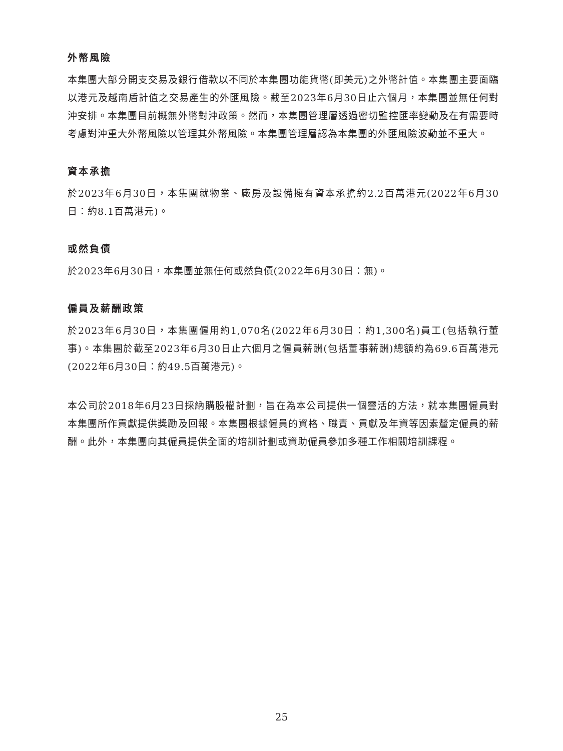外幣風險
本集團大部分開支交易及銀行借款以不同於本集團功能貨幣(即美元)之外幣計值。本集團主要面臨以港元及越南盾計值之交易產生的外匯風險。截至2023年6月30日止六個月，本集團並無任何對沖安排。本集團目前概無外幣對沖政策。然而，本集團管理層透過密切監控匯率變動及在有需要時考慮對沖重大外幣風險以管理其外幣風險。本集團管理層認為本集團的外匯風險波動並不重大。
資本承擔
於2023年6月30日，本集團就物業、廠房及設備擁有資本承擔約2.2百萬港元(2022年6月30日：約8.1百萬港元)。
或然負債
於2023年6月30日，本集團並無任何或然負債(2022年6月30日：無)。
僱員及薪酬政策
於2023年6月30日，本集團僱用約1,070名(2022年6月30日：約1,300名)員工(包括執行董事)。本集團於截至2023年6月30日止六個月之僱員薪酬(包括董事薪酬)總額約為69.6百萬港元(2022年6月30日：約49.5百萬港元)。
本公司於2018年6月23日採納購股權計劃，旨在為本公司提供一個靈活的方法，就本集團僱員對本集團所作貢獻提供獎勵及回報。本集團根據僱員的資格、職責、貢獻及年資等因素釐定僱員的薪酬。此外，本集團向其僱員提供全面的培訓計劃或資助僱員參加多種工作相關培訓課程。
25